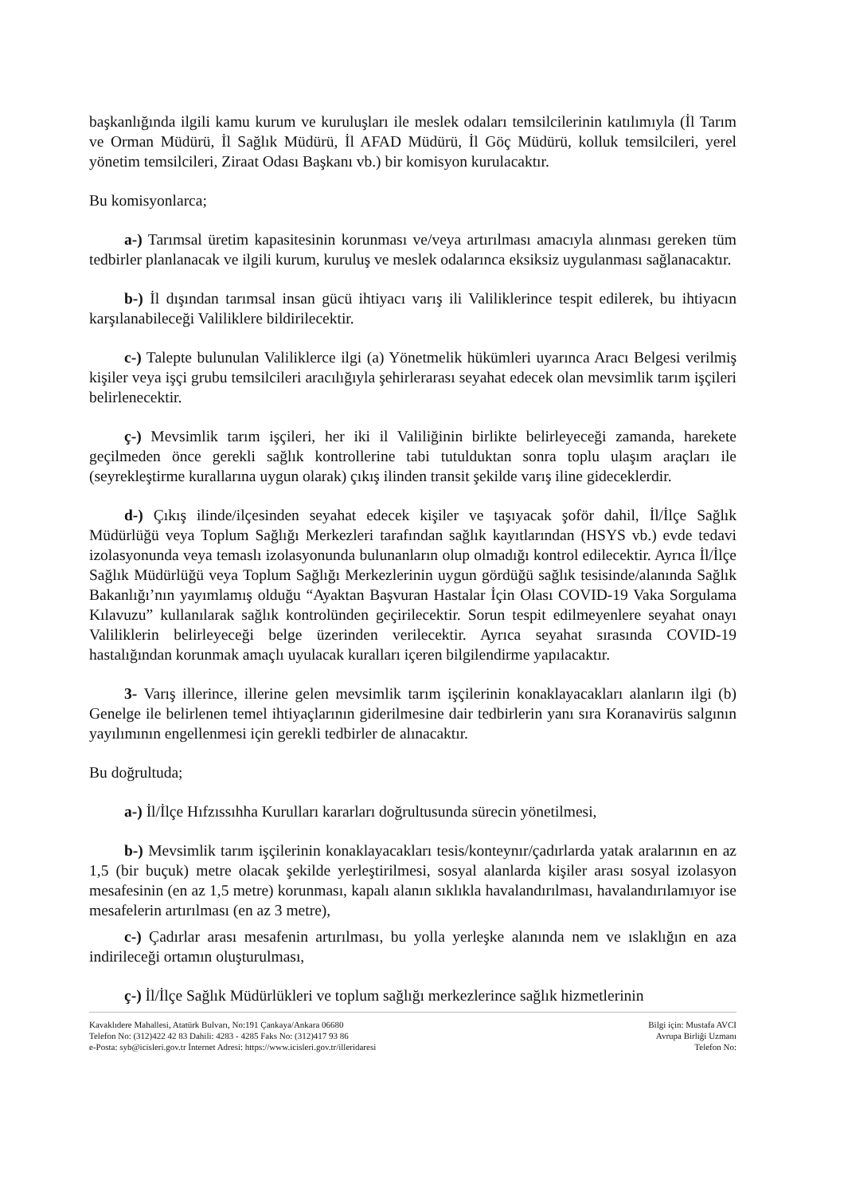başkanlığında ilgili kamu kurum ve kuruluşları ile meslek odaları temsilcilerinin katılımıyla (İl Tarım ve Orman Müdürü, İl Sağlık Müdürü, İl AFAD Müdürü, İl Göç Müdürü, kolluk temsilcileri, yerel yönetim temsilcileri, Ziraat Odası Başkanı vb.) bir komisyon kurulacaktır.
Bu komisyonlarca;
a-) Tarımsal üretim kapasitesinin korunması ve/veya artırılması amacıyla alınması gereken tüm tedbirler planlanacak ve ilgili kurum, kuruluş ve meslek odalarınca eksiksiz uygulanması sağlanacaktır.
b-) İl dışından tarımsal insan gücü ihtiyacı varış ili Valiliklerince tespit edilerek, bu ihtiyacın karşılanabileceği Valiliklere bildirilecektir.
c-) Talepte bulunulan Valiliklerce ilgi (a) Yönetmelik hükümleri uyarınca Aracı Belgesi verilmiş kişiler veya işçi grubu temsilcileri aracılığıyla şehirlerarası seyahat edecek olan mevsimlik tarım işçileri belirlenecektir.
ç-) Mevsimlik tarım işçileri, her iki il Valiliğinin birlikte belirleyeceği zamanda, harekete geçilmeden önce gerekli sağlık kontrollerine tabi tutulduktan sonra toplu ulaşım araçları ile (seyrekleştirme kurallarına uygun olarak) çıkış ilinden transit şekilde varış iline gideceklerdir.
d-) Çıkış ilinde/ilçesinden seyahat edecek kişiler ve taşıyacak şoför dahil, İl/İlçe Sağlık Müdürlüğü veya Toplum Sağlığı Merkezleri tarafından sağlık kayıtlarından (HSYS vb.) evde tedavi izolasyonunda veya temaslı izolasyonunda bulunanların olup olmadığı kontrol edilecektir. Ayrıca İl/İlçe Sağlık Müdürlüğü veya Toplum Sağlığı Merkezlerinin uygun gördüğü sağlık tesisinde/alanında Sağlık Bakanlığı’nın yayımlamış olduğu “Ayaktan Başvuran Hastalar İçin Olası COVID-19 Vaka Sorgulama Kılavuzu” kullanılarak sağlık kontrolünden geçirilecektir. Sorun tespit edilmeyenlere seyahat onayı Valiliklerin belirleyeceği belge üzerinden verilecektir. Ayrıca seyahat sırasında COVID-19 hastalığından korunmak amaçlı uyulacak kuralları içeren bilgilendirme yapılacaktır.
3- Varış illerince, illerine gelen mevsimlik tarım işçilerinin konaklayacakları alanların ilgi (b) Genelge ile belirlenen temel ihtiyaçlarının giderilmesine dair tedbirlerin yanı sıra Koranavirüs salgının yayılımının engellenmesi için gerekli tedbirler de alınacaktır.
Bu doğrultuda;
a-) İl/İlçe Hıfzıssıhha Kurulları kararları doğrultusunda sürecin yönetilmesi,
b-) Mevsimlik tarım işçilerinin konaklayacakları tesis/konteynır/çadırlarda yatak aralarının en az 1,5 (bir buçuk) metre olacak şekilde yerleştirilmesi, sosyal alanlarda kişiler arası sosyal izolasyon mesafesinin (en az 1,5 metre) korunması, kapalı alanın sıklıkla havalandırılması, havalandırılamıyor ise mesafelerin artırılması (en az 3 metre),
c-) Çadırlar arası mesafenin artırılması, bu yolla yerleşke alanında nem ve ıslaklığın en aza indirileceği ortamın oluşturulması,
ç-) İl/İlçe Sağlık Müdürlükleri ve toplum sağlığı merkezlerince sağlık hizmetlerinin
Kavaklıdere Mahallesi, Atatürk Bulvarı, No:191 Çankaya/Ankara 06680
Telefon No: (312)422 42 83 Dahili: 4283 - 4285 Faks No: (312)417 93 86
e-Posta: syb@icisleri.gov.tr İnternet Adresi: https://www.icisleri.gov.tr/illeridaresi
Bilgi için: Mustafa AVCI
Avrupa Birliği Uzmanı
Telefon No: